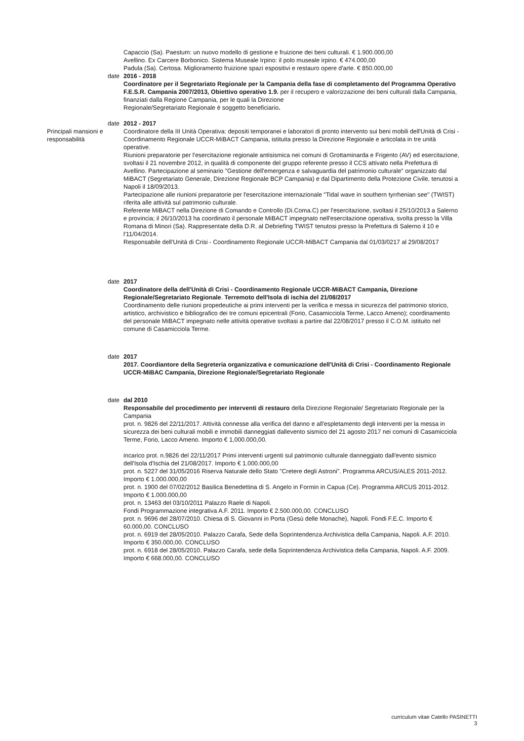Capaccio (Sa). Paestum: un nuovo modello di gestione e fruizione dei beni culturali. € 1.900.000,00
Avellino. Ex Carcere Borbonico. Sistema Museale Irpino: il polo museale irpino. € 474.000,00
Padula (Sa). Certosa. Miglioramento fruizione spazi espositivi e restauro opere d'arte. € 850.000,00
date 2016 - 2018
Coordinatore per il Segretariato Regionale per la Campania della fase di completamento del Programma Operativo F.E.S.R. Campania 2007/2013, Obiettivo operativo 1.9. per il recupero e valorizzazione dei beni culturali dalla Campania, finanziati dalla Regione Campania, per le quali la Direzione
Regionale/Segretariato Regionale è soggetto beneficiario.
date 2012 - 2017
Principali mansioni e responsabilità
Coordinatore della III Unità Operativa: depositi temporanei e laboratori di pronto intervento sui beni mobili dell'Unità di Crisi - Coordinamento Regionale UCCR-MiBACT Campania, istituita presso la Direzione Regionale e articolata in tre unità operative.
Riunioni preparatorie per l'esercitazione regionale antisismica nei comuni di Grottaminarda e Frigento (AV) ed esercitazione, svoltasi il 21 novembre 2012, in qualità di componente del gruppo referente presso il CCS attivato nella Prefettura di Avellino. Partecipazione al seminario "Gestione dell'emergenza e salvaguardia del patrimonio culturale" organizzato dal MiBACT (Segretariato Generale, Direzione Regionale BCP Campania) e dal Dipartimento della Protezione Civile, tenutosi a Napoli il 18/09/2013.
Partecipazione alle riunioni preparatorie per l'esercitazione internazionale "Tidal wave in southern tyrrhenian see" (TWIST) riferita alle attività sul patrimonio culturale.
Referente MiBACT nella Direzione di Comando e Controllo (Di.Coma.C) per l'esercitazione, svoltasi il 25/10/2013 a Salerno e provincia; il 26/10/2013 ha coordinato il personale MiBACT impegnato nell'esercitazione operativa, svolta presso la Villa Romana di Minori (Sa). Rappresentate della D.R. al Debriefing TWIST tenutosi presso la Prefettura di Salerno il 10 e l'11/04/2014.
Responsabile dell'Unità di Crisi - Coordinamento Regionale UCCR-MiBACT Campania dal 01/03/0217 al 29/08/2017
date 2017
Coordinatore della dell'Unità di Crisi - Coordinamento Regionale UCCR-MiBACT Campania, Direzione Regionale/Segretariato Regionale. Terremoto dell'Isola di ischia del 21/08/2017
Coordinamento delle riunioni propedeutiche ai primi interventi per la verifica e messa in sicurezza del patrimonio storico, artistico, archivistico e bibliografico dei tre comuni epicentrali (Forio, Casamicciola Terme, Lacco Ameno); coordinamento del personale MiBACT impegnato nelle attività operative svoltasi a partire dal 22/08/2017 presso il C.O.M. istituito nel comune di Casamicciola Terme.
date 2017
2017. Coordiantore della Segreteria organizzativa e comunicazione dell'Unità di Crisi - Coordinamento Regionale UCCR-MiBAC Campania, Direzione Regionale/Segretariato Regionale
date dal 2010
Responsabile del procedimento per interventi di restauro della Direzione Regionale/ Segretariato Regionale per la Campania
prot. n. 9826 del 22/11/2017. Attività connesse alla verifica del danno e all'espletamento degli interventi per la messa in sicurezza dei beni culturali mobili e immobili danneggiati dallevento sismico del 21 agosto 2017 nei comuni di Casamicciola Terme, Forio, Lacco Ameno. Importo € 1,000.000,00.
incarico prot. n.9826 del 22/11/2017 Primi interventi urgenti sul patrimonio culturale danneggiato dall'evento sismico dell'Isola d'Ischia del 21/08/2017. Importo € 1.000.000,00
prot. n. 5227 del 31/05/2016 Riserva Naturale dello Stato "Cretere degli Astroni". Programma ARCUS/ALES 2011-2012. Importo € 1.000.000,00
prot. n. 1900 del 07/02/2012 Basilica Benedettina di S. Angelo in Formin in Capua (Ce). Programma ARCUS 2011-2012. Importo € 1.000.000,00
prot. n. 13463 del 03/10/2011 Palazzo Raele di Napoli.
Fondi Programmazione integrativa A.F. 2011. Importo € 2.500.000,00. CONCLUSO
prot. n. 9696 del 28/07/2010. Chiesa di S. Giovanni in Porta (Gesù delle Monache), Napoli. Fondi F.E.C. Importo € 60.000,00. CONCLUSO
prot. n. 6919 del 28/05/2010. Palazzo Carafa, Sede della Soprintendenza Archivistica della Campania, Napoli. A.F. 2010. Importo € 350.000,00. CONCLUSO
prot. n. 6918 del 28/05/2010. Palazzo Carafa, sede della Soprintendenza Archivistica della Campania, Napoli. A.F. 2009. Importo € 668.000,00. CONCLUSO
curriculum vitae Catello PASINETTI
3